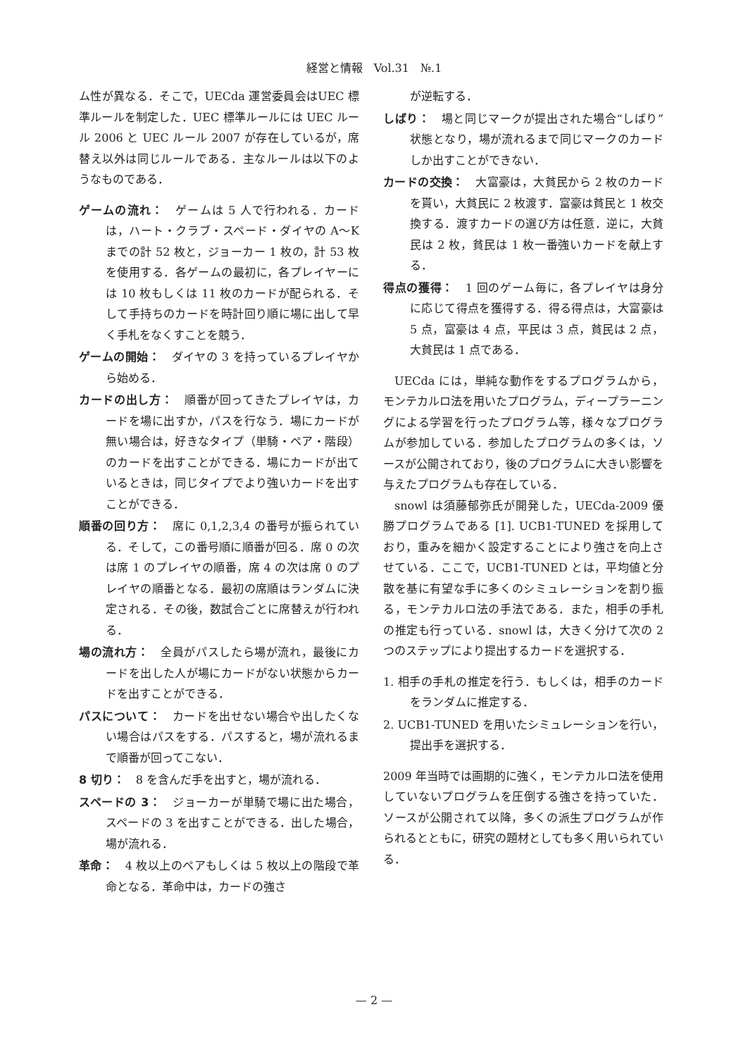経営と情報　Vol.31　№.1
ム性が異なる．そこで，UECda 運営委員会はUEC 標準ルールを制定した．UEC 標準ルールには UEC ルール 2006 と UEC ルール 2007 が存在しているが，席替え以外は同じルールである．主なルールは以下のようなものである．
ゲームの流れ：
　ゲームは 5 人で行われる．カードは，ハート・クラブ・スペード・ダイヤの A〜K までの計 52 枚と，ジョーカー 1 枚の，計 53 枚を使用する．各ゲームの最初に，各プレイヤーには 10 枚もしくは 11 枚のカードが配られる．そして手持ちのカードを時計回り順に場に出して早く手札をなくすことを競う．
ゲームの開始：
　ダイヤの 3 を持っているプレイヤから始める．
カードの出し方：
　順番が回ってきたプレイヤは，カードを場に出すか，パスを行なう．場にカードが無い場合は，好きなタイプ（単騎・ペア・階段）のカードを出すことができる．場にカードが出ているときは，同じタイプでより強いカードを出すことができる．
順番の回り方：
　席に 0,1,2,3,4 の番号が振られている．そして，この番号順に順番が回る．席 0 の次は席 1 のプレイヤの順番，席 4 の次は席 0 のプレイヤの順番となる．最初の席順はランダムに決定される．その後，数試合ごとに席替えが行われる．
場の流れ方：
　全員がパスしたら場が流れ，最後にカードを出した人が場にカードがない状態からカードを出すことができる．
パスについて：
　カードを出せない場合や出したくない場合はパスをする．パスすると，場が流れるまで順番が回ってこない．
8 切り：
　8 を含んだ手を出すと，場が流れる．
スペードの 3：
　ジョーカーが単騎で場に出た場合，スペードの 3 を出すことができる．出した場合，場が流れる．
革命：
　4 枚以上のペアもしくは 5 枚以上の階段で革命となる．革命中は，カードの強さ
が逆転する．
しばり：
　場と同じマークが提出された場合“しばり”状態となり，場が流れるまで同じマークのカードしか出すことができない．
カードの交換：
　大富豪は，大貧民から 2 枚のカードを貰い，大貧民に 2 枚渡す．富豪は貧民と 1 枚交換する．渡すカードの選び方は任意．逆に，大貧民は 2 枚，貧民は 1 枚一番強いカードを献上する．
得点の獲得：
　1 回のゲーム毎に，各プレイヤは身分に応じて得点を獲得する．得る得点は，大富豪は 5 点，富豪は 4 点，平民は 3 点，貧民は 2 点，大貧民は 1 点である．
UECda には，単純な動作をするプログラムから，モンテカルロ法を用いたプログラム，ディープラーニングによる学習を行ったプログラム等，様々なプログラムが参加している．参加したプログラムの多くは，ソースが公開されており，後のプログラムに大きい影響を与えたプログラムも存在している．
snowl は須藤郁弥氏が開発した，UECda-2009 優勝プログラムである [1]. UCB1-TUNED を採用しており，重みを細かく設定することにより強さを向上させている．ここで，UCB1-TUNED とは，平均値と分散を基に有望な手に多くのシミュレーションを割り振る，モンテカルロ法の手法である．また，相手の手札の推定も行っている．snowl は，大きく分けて次の 2 つのステップにより提出するカードを選択する．
1. 相手の手札の推定を行う．もしくは，相手のカードをランダムに推定する．
2. UCB1-TUNED を用いたシミュレーションを行い，提出手を選択する．
2009 年当時では画期的に強く，モンテカルロ法を使用していないプログラムを圧倒する強さを持っていた．ソースが公開されて以降，多くの派生プログラムが作られるとともに，研究の題材としても多く用いられている．
— 2 —